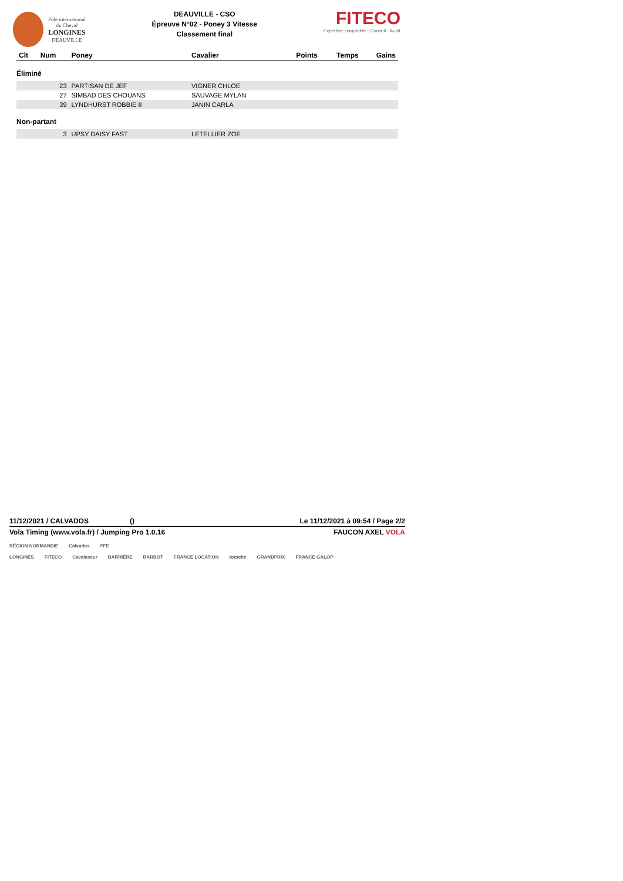Pôle international
du Cheval
LONGINES
DEAUVILLE
DEAUVILLE - CSO
Épreuve N°02 - Poney 3 Vitesse
Classement final
FITECO
Expertise comptable - Conseil - Audit
| Clt | Num | Poney | Cavalier | Points | Temps | Gains |
| --- | --- | --- | --- | --- | --- | --- |
| Éliminé | | | | | | |
| | 23 | PARTISAN DE JEF | VIGNER CHLOE | | | |
| | 27 | SIMBAD DES CHOUANS | SAUVAGE MYLAN | | | |
| | 39 | LYNDHURST ROBBIE II | JANIN CARLA | | | |
| Non-partant | | | | | | |
| | 3 | UPSY DAISY FAST | LETELLIER ZOE | | | |
11/12/2021 / CALVADOS () Le 11/12/2021 à 09:54 / Page 2/2
Vola Timing (www.vola.fr) / Jumping Pro 1.0.16 FAUCON AXEL VOLA
RÉGION NORMANDIE Calvados FFE
LONGINES FITECO Cavalassur BARRIÈRE BARBOT FRANCE LOCATION totoche GRANDPRIX FRANCE GALOP